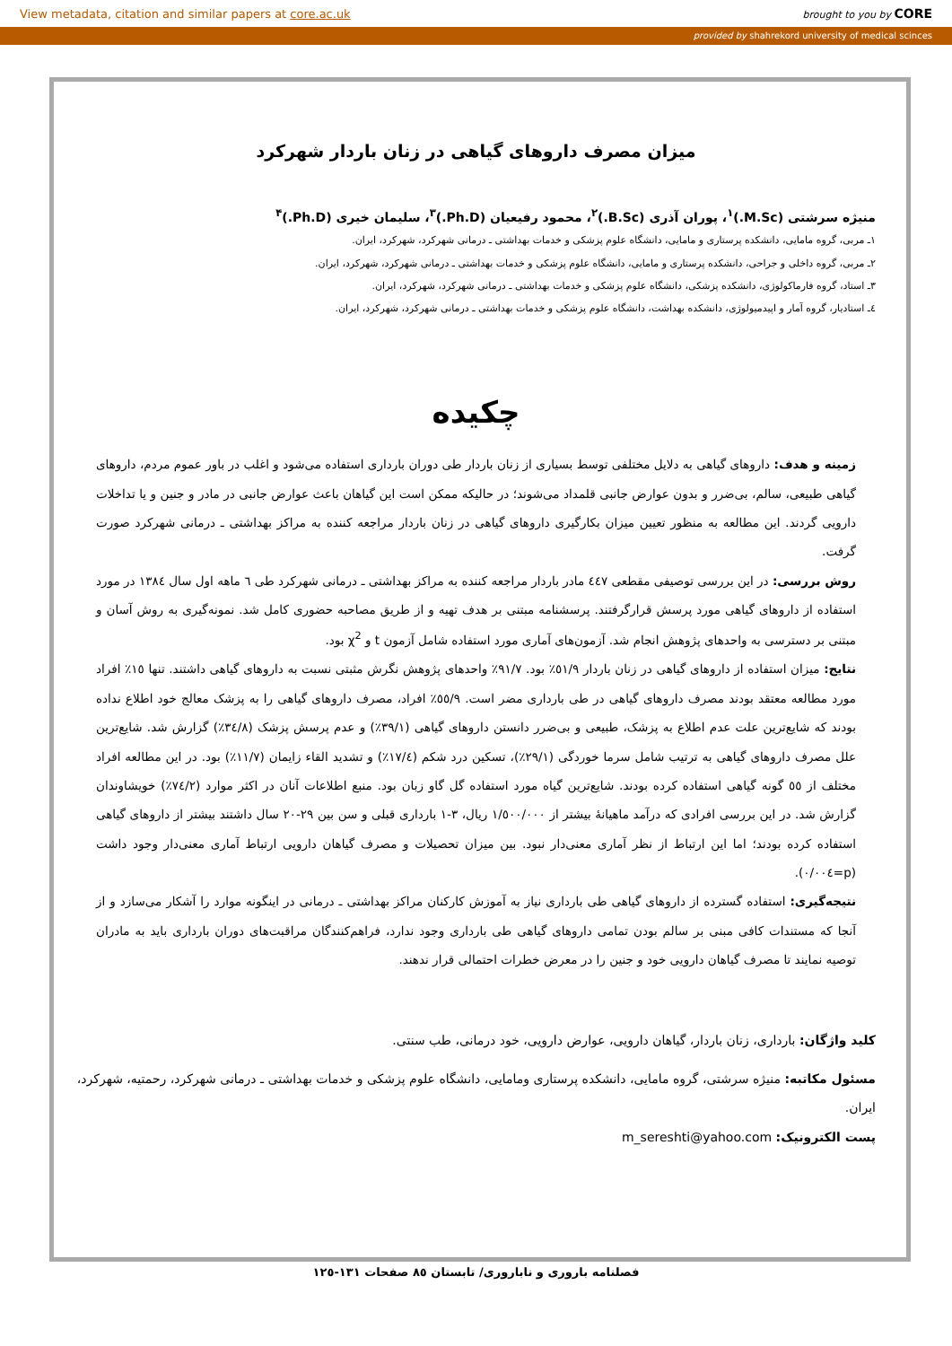View metadata, citation and similar papers at core.ac.uk brought to you by CORE
provided by shahrekord university of medical scinces
میزان مصرف داروهای گیاهی در زنان باردار شهرکرد
منیژه سرشتی (M.Sc.)<sup>۱</sup>، پوران آذری (B.Sc.)<sup>۲</sup>، محمود رفیعیان (Ph.D.)<sup>۳</sup>، سلیمان خیری (Ph.D.)<sup>۴</sup>
۱ـ مربی، گروه مامایی، دانشکده پرستاری و مامایی، دانشگاه علوم پزشکی و خدمات بهداشتی ـ درمانی شهرکرد، شهرکرد، ایران.
۲ـ مربی، گروه داخلی و جراحی، دانشکده پرستاری و مامایی، دانشگاه علوم پزشکی و خدمات بهداشتی ـ درمانی شهرکرد، شهرکرد، ایران.
۳ـ استاد، گروه فارماکولوژی، دانشکده پزشکی، دانشگاه علوم پزشکی و خدمات بهداشتی ـ درمانی شهرکرد، شهرکرد، ایران.
٤ـ استادیار، گروه آمار و اپیدمیولوژی، دانشکده بهداشت، دانشگاه علوم پزشکی و خدمات بهداشتی ـ درمانی شهرکرد، شهرکرد، ایران.
چکیده
زمینه و هدف: داروهای گیاهی به دلایل مختلفی توسط بسیاری از زنان باردار طی دوران بارداری استفاده می‌شود و اغلب در باور عموم مردم، داروهای گیاهی طبیعی، سالم، بی‌ضرر و بدون عوارض جانبی قلمداد می‌شوند؛ در حالیکه ممکن است این گیاهان باعث عوارض جانبی در مادر و جنین و یا تداخلات دارویی گردند. این مطالعه به منظور تعیین میزان بکارگیری داروهای گیاهی در زنان باردار مراجعه کننده به مراکز بهداشتی ـ درمانی شهرکرد صورت گرفت.
روش بررسی: در این بررسی توصیفی مقطعی ٤٤٧ مادر باردار مراجعه کننده به مراکز بهداشتی ـ درمانی شهرکرد طی ٦ ماهه اول سال ١٣٨٤ در مورد استفاده از داروهای گیاهی مورد پرسش قرارگرفتند. پرسشنامه مبتنی بر هدف تهیه و از طریق مصاحبه حضوری کامل شد. نمونه‌گیری به روش آسان و مبتنی بر دسترسی به واحدهای پژوهش انجام شد. آزمون‌های آماری مورد استفاده شامل آزمون t و χ<sup>2</sup> بود.
نتایج: میزان استفاده از داروهای گیاهی در زنان باردار ٥١/٩٪ بود. ٩١/٧٪ واحدهای پژوهش نگرش مثبتی نسبت به داروهای گیاهی داشتند. تنها ١٥٪ افراد مورد مطالعه معتقد بودند مصرف داروهای گیاهی در طی بارداری مضر است. ٥٥/٩٪ افراد، مصرف داروهای گیاهی را به پزشک معالج خود اطلاع نداده بودند که شایع‌ترین علت عدم اطلاع به پزشک، طبیعی و بی‌ضرر دانستن داروهای گیاهی (٣٩/١٪) و عدم پرسش پزشک (٣٤/٨٪) گزارش شد. شایع‌ترین علل مصرف داروهای گیاهی به ترتیب شامل سرما خوردگی (٢٩/١٪)، تسکین درد شکم (١٧/٤٪) و تشدید القاء زایمان (١١/٧٪) بود. در این مطالعه افراد مختلف از ٥٥ گونه گیاهی استفاده کرده بودند. شایع‌ترین گیاه مورد استفاده گل گاو زبان بود. منبع اطلاعات آنان در اکثر موارد (٧٤/٢٪) خویشاوندان گزارش شد. در این بررسی افرادی که درآمد ماهیانهٔ بیشتر از ١/٥٠٠/٠٠٠ ریال، ٣-١ بارداری قبلی و سن بین ٢٩-٢٠ سال داشتند بیشتر از داروهای گیاهی استفاده کرده بودند؛ اما این ارتباط از نظر آماری معنی‌دار نبود. بین میزان تحصیلات و مصرف گیاهان دارویی ارتباط آماری معنی‌دار وجود داشت (p=٠/٠٠٤).
نتیجه‌گیری: استفاده گسترده از داروهای گیاهی طی بارداری نیاز به آموزش کارکنان مراکز بهداشتی ـ درمانی در اینگونه موارد را آشکار می‌سازد و از آنجا که مستندات کافی مبنی بر سالم بودن تمامی داروهای گیاهی طی بارداری وجود ندارد، فراهم‌کنندگان مراقبت‌های دوران بارداری باید به مادران توصیه نمایند تا مصرف گیاهان دارویی خود و جنین را در معرض خطرات احتمالی قرار ندهند.
کلید واژگان: بارداری، زنان باردار، گیاهان دارویی، عوارض دارویی، خود درمانی، طب سنتی.
مسئول مکاتبه: منیژه سرشتی، گروه مامایی، دانشکده پرستاری ومامایی، دانشگاه علوم پزشکی و خدمات بهداشتی ـ درمانی شهرکرد، رحمتیه، شهرکرد، ایران.
پست الکترونیک: m_sereshti@yahoo.com
فصلنامه باروری و ناباروری/ تابستان ٨٥ صفحات ١٣١-١٢٥